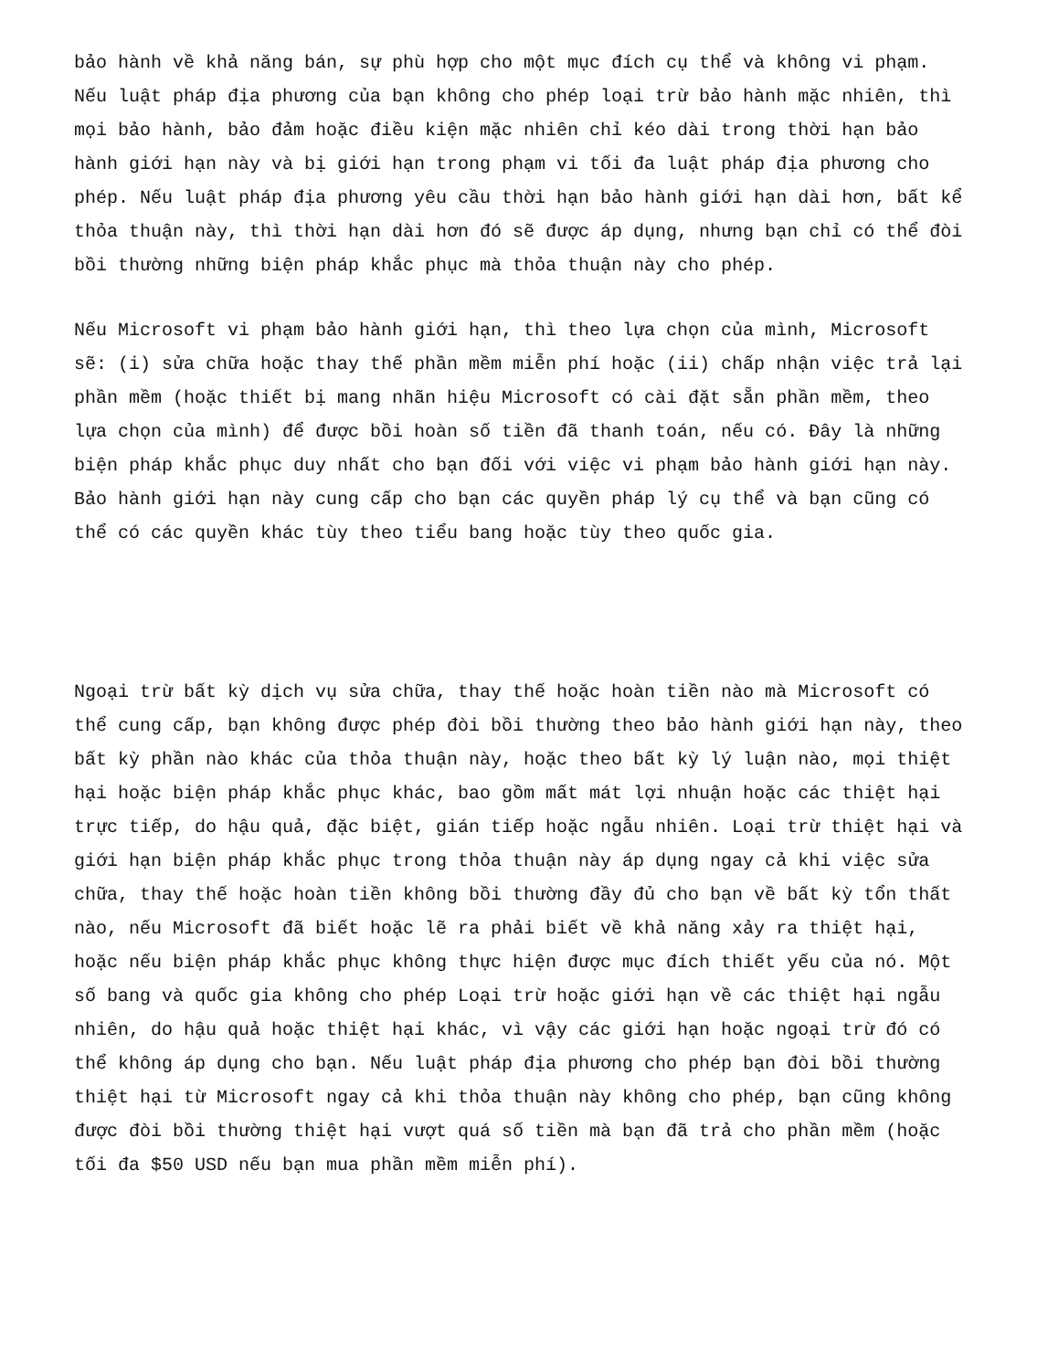bảo hành về khả năng bán, sự phù hợp cho một mục đích cụ thể và không vi phạm. Nếu luật pháp địa phương của bạn không cho phép loại trừ bảo hành mặc nhiên, thì mọi bảo hành, bảo đảm hoặc điều kiện mặc nhiên chỉ kéo dài trong thời hạn bảo hành giới hạn này và bị giới hạn trong phạm vi tối đa luật pháp địa phương cho phép. Nếu luật pháp địa phương yêu cầu thời hạn bảo hành giới hạn dài hơn, bất kể thỏa thuận này, thì thời hạn dài hơn đó sẽ được áp dụng, nhưng bạn chỉ có thể đòi bồi thường những biện pháp khắc phục mà thỏa thuận này cho phép.
Nếu Microsoft vi phạm bảo hành giới hạn, thì theo lựa chọn của mình, Microsoft sẽ: (i) sửa chữa hoặc thay thế phần mềm miễn phí hoặc (ii) chấp nhận việc trả lại phần mềm (hoặc thiết bị mang nhãn hiệu Microsoft có cài đặt sẵn phần mềm, theo lựa chọn của mình) để được bồi hoàn số tiền đã thanh toán, nếu có. Đây là những biện pháp khắc phục duy nhất cho bạn đối với việc vi phạm bảo hành giới hạn này. Bảo hành giới hạn này cung cấp cho bạn các quyền pháp lý cụ thể và bạn cũng có thể có các quyền khác tùy theo tiểu bang hoặc tùy theo quốc gia.
Ngoại trừ bất kỳ dịch vụ sửa chữa, thay thế hoặc hoàn tiền nào mà Microsoft có thể cung cấp, bạn không được phép đòi bồi thường theo bảo hành giới hạn này, theo bất kỳ phần nào khác của thỏa thuận này, hoặc theo bất kỳ lý luận nào, mọi thiệt hại hoặc biện pháp khắc phục khác, bao gồm mất mát lợi nhuận hoặc các thiệt hại trực tiếp, do hậu quả, đặc biệt, gián tiếp hoặc ngẫu nhiên. Loại trừ thiệt hại và giới hạn biện pháp khắc phục trong thỏa thuận này áp dụng ngay cả khi việc sửa chữa, thay thế hoặc hoàn tiền không bồi thường đầy đủ cho bạn về bất kỳ tổn thất nào, nếu Microsoft đã biết hoặc lẽ ra phải biết về khả năng xảy ra thiệt hại, hoặc nếu biện pháp khắc phục không thực hiện được mục đích thiết yếu của nó. Một số bang và quốc gia không cho phép Loại trừ hoặc giới hạn về các thiệt hại ngẫu nhiên, do hậu quả hoặc thiệt hại khác, vì vậy các giới hạn hoặc ngoại trừ đó có thể không áp dụng cho bạn. Nếu luật pháp địa phương cho phép bạn đòi bồi thường thiệt hại từ Microsoft ngay cả khi thỏa thuận này không cho phép, bạn cũng không được đòi bồi thường thiệt hại vượt quá số tiền mà bạn đã trả cho phần mềm (hoặc tối đa $50 USD nếu bạn mua phần mềm miễn phí).